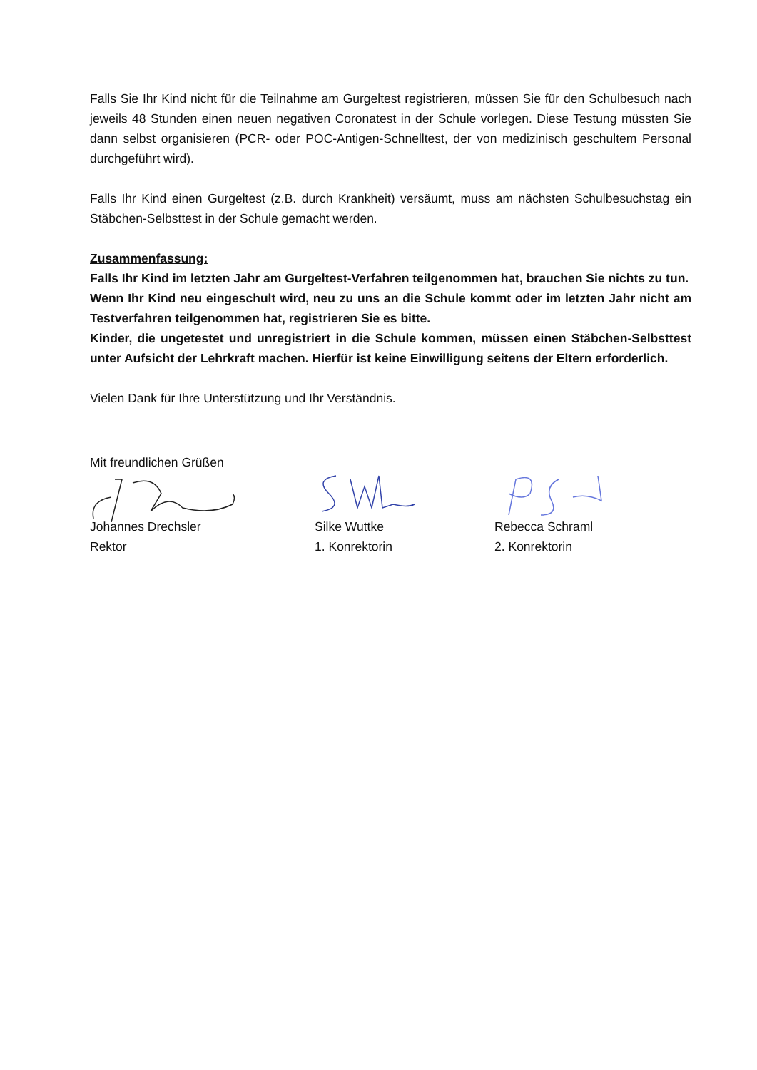Falls Sie Ihr Kind nicht für die Teilnahme am Gurgeltest registrieren, müssen Sie für den Schulbesuch nach jeweils 48 Stunden einen neuen negativen Coronatest in der Schule vorlegen. Diese Testung müssten Sie dann selbst organisieren (PCR- oder POC-Antigen-Schnelltest, der von medizinisch geschultem Personal durchgeführt wird).
Falls Ihr Kind einen Gurgeltest (z.B. durch Krankheit) versäumt, muss am nächsten Schulbesuchstag ein Stäbchen-Selbsttest in der Schule gemacht werden.
Zusammenfassung:
Falls Ihr Kind im letzten Jahr am Gurgeltest-Verfahren teilgenommen hat, brauchen Sie nichts zu tun.
Wenn Ihr Kind neu eingeschult wird, neu zu uns an die Schule kommt oder im letzten Jahr nicht am Testverfahren teilgenommen hat, registrieren Sie es bitte.
Kinder, die ungetestet und unregistriert in die Schule kommen, müssen einen Stäbchen-Selbsttest unter Aufsicht der Lehrkraft machen. Hierfür ist keine Einwilligung seitens der Eltern erforderlich.
Vielen Dank für Ihre Unterstützung und Ihr Verständnis.
Mit freundlichen Grüßen
Johannes Drechsler
Rektor
Silke Wuttke
1. Konrektorin
Rebecca Schraml
2. Konrektorin